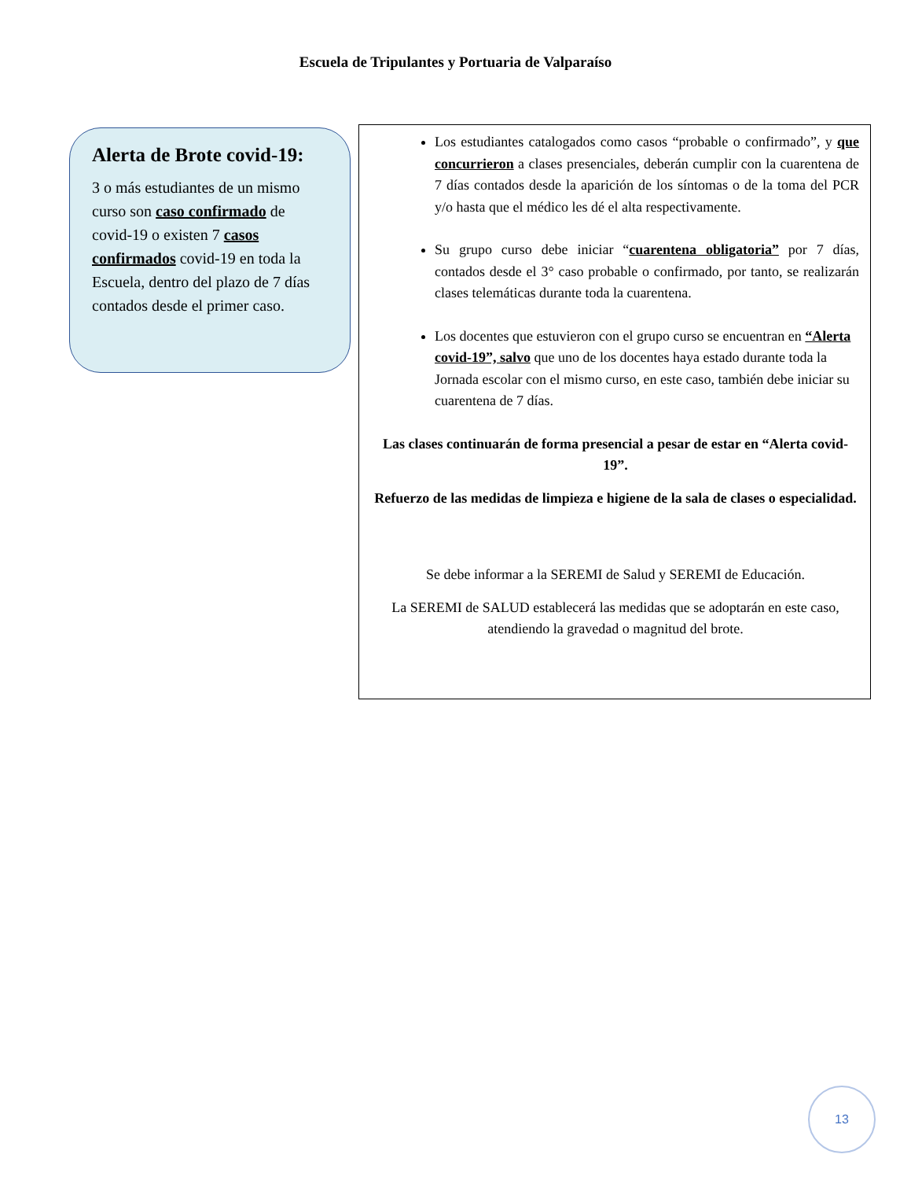Escuela de Tripulantes y Portuaria de Valparaíso
Alerta de Brote covid-19:
3 o más estudiantes de un mismo curso son caso confirmado de covid-19 o existen 7 casos confirmados covid-19 en toda la Escuela, dentro del plazo de 7 días contados desde el primer caso.
Los estudiantes catalogados como casos “probable o confirmado”, y que concurrieron a clases presenciales, deberán cumplir con la cuarentena de 7 días contados desde la aparición de los síntomas o de la toma del PCR y/o hasta que el médico les dé el alta respectivamente.
Su grupo curso debe iniciar “cuarentena obligatoria” por 7 días, contados desde el 3° caso probable o confirmado, por tanto, se realizarán clases telemáticas durante toda la cuarentena.
Los docentes que estuvieron con el grupo curso se encuentran en “Alerta covid-19”, salvo que uno de los docentes haya estado durante toda la Jornada escolar con el mismo curso, en este caso, también debe iniciar su cuarentena de 7 días.
Las clases continuarán de forma presencial a pesar de estar en “Alerta covid-19”.
Refuerzo de las medidas de limpieza e higiene de la sala de clases o especialidad.
Se debe informar a la SEREMI de Salud y SEREMI de Educación.
La SEREMI de SALUD establecerá las medidas que se adoptarán en este caso, atendiendo la gravedad o magnitud del brote.
13